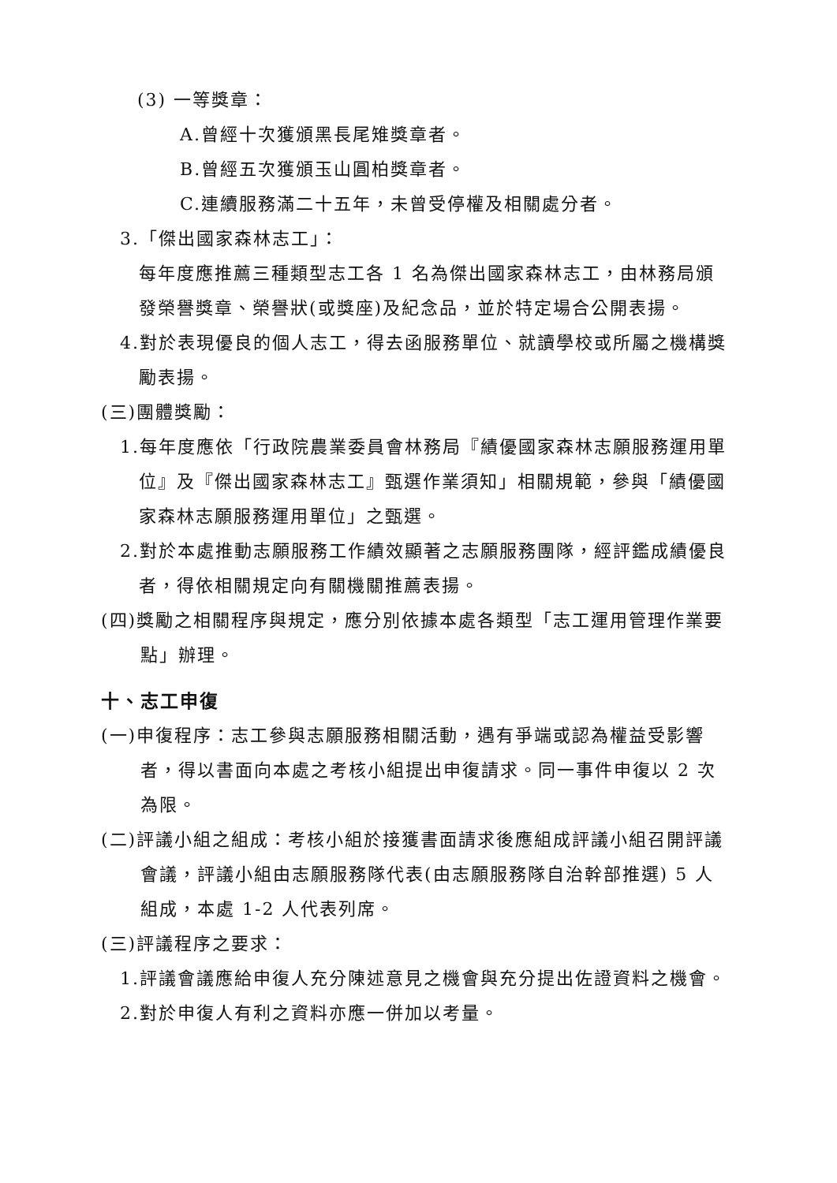(3) 一等獎章：
A.曾經十次獲頒黑長尾雉獎章者。
B.曾經五次獲頒玉山圓柏獎章者。
C.連續服務滿二十五年，未曾受停權及相關處分者。
3.「傑出國家森林志工」：
每年度應推薦三種類型志工各 1 名為傑出國家森林志工，由林務局頒發榮譽獎章、榮譽狀(或獎座)及紀念品，並於特定場合公開表揚。
4.對於表現優良的個人志工，得去函服務單位、就讀學校或所屬之機構獎勵表揚。
(三)團體獎勵：
1.每年度應依「行政院農業委員會林務局『績優國家森林志願服務運用單位』及『傑出國家森林志工』甄選作業須知」相關規範，參與「績優國家森林志願服務運用單位」之甄選。
2.對於本處推動志願服務工作績效顯著之志願服務團隊，經評鑑成績優良者，得依相關規定向有關機關推薦表揚。
(四)獎勵之相關程序與規定，應分別依據本處各類型「志工運用管理作業要點」辦理。
十、志工申復
(一)申復程序：志工參與志願服務相關活動，遇有爭端或認為權益受影響者，得以書面向本處之考核小組提出申復請求。同一事件申復以 2 次為限。
(二)評議小組之組成：考核小組於接獲書面請求後應組成評議小組召開評議會議，評議小組由志願服務隊代表(由志願服務隊自治幹部推選) 5 人組成，本處 1-2 人代表列席。
(三)評議程序之要求：
1.評議會議應給申復人充分陳述意見之機會與充分提出佐證資料之機會。
2.對於申復人有利之資料亦應一併加以考量。